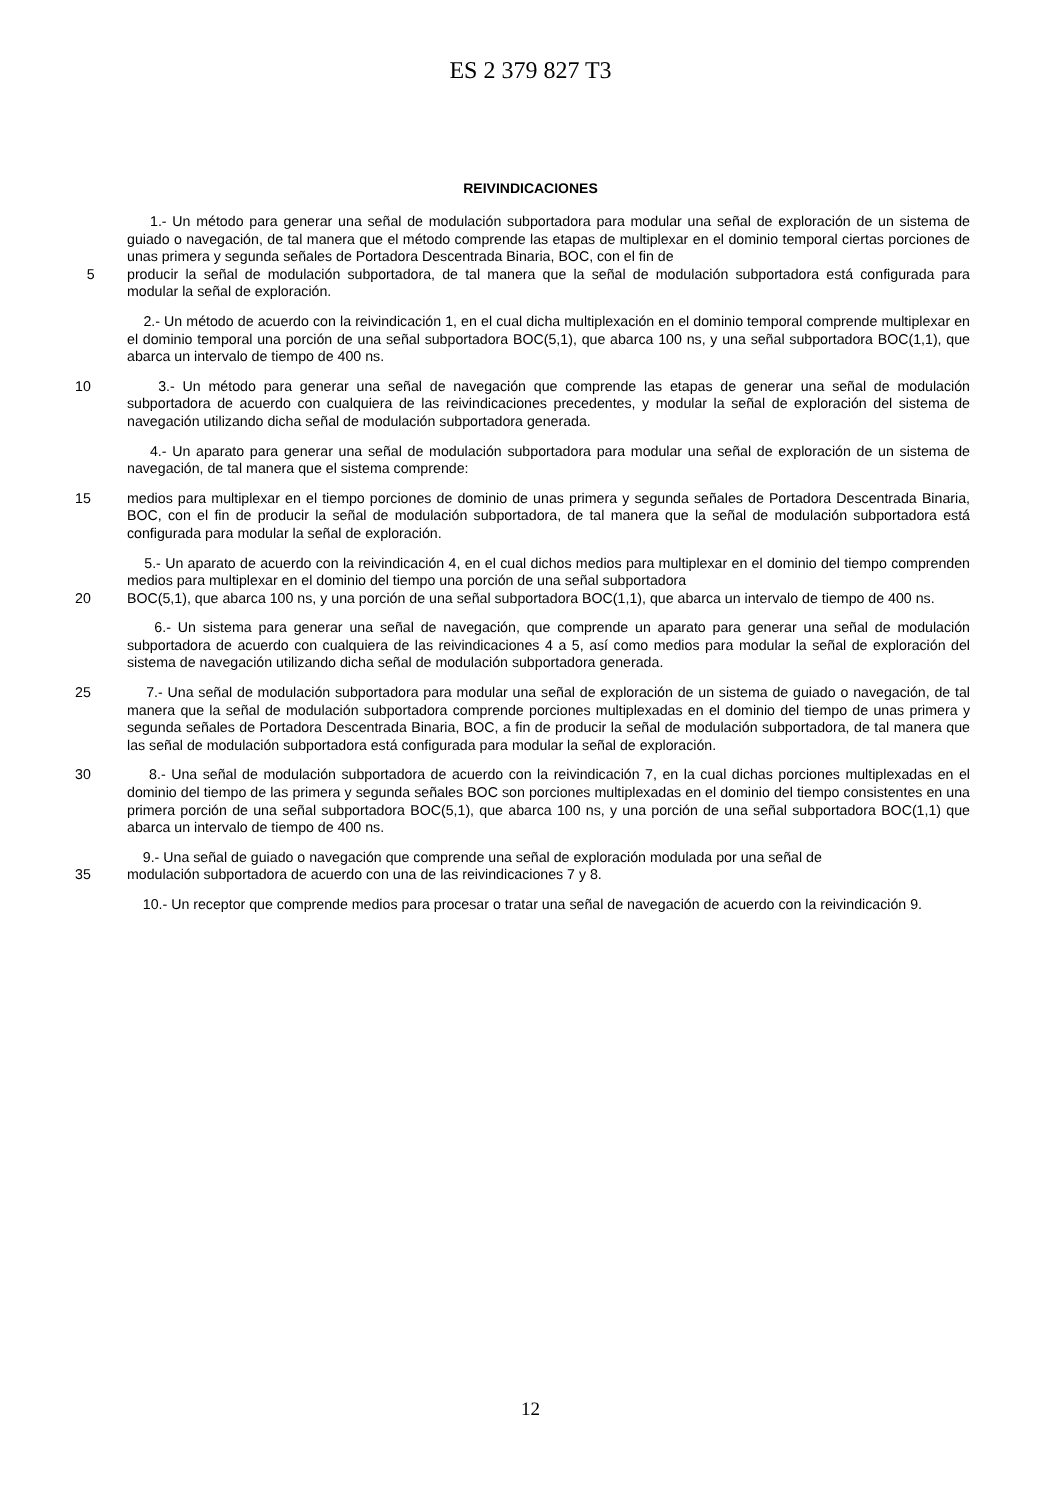ES 2 379 827 T3
REIVINDICACIONES
1.- Un método para generar una señal de modulación subportadora para modular una señal de exploración de un sistema de guiado o navegación, de tal manera que el método comprende las etapas de multiplexar en el dominio temporal ciertas porciones de unas primera y segunda señales de Portadora Descentrada Binaria, BOC, con el fin de
5 producir la señal de modulación subportadora, de tal manera que la señal de modulación subportadora está configurada para modular la señal de exploración.
2.- Un método de acuerdo con la reivindicación 1, en el cual dicha multiplexación en el dominio temporal comprende multiplexar en el dominio temporal una porción de una señal subportadora BOC(5,1), que abarca 100 ns, y una señal subportadora BOC(1,1), que abarca un intervalo de tiempo de 400 ns.
10 3.- Un método para generar una señal de navegación que comprende las etapas de generar una señal de modulación subportadora de acuerdo con cualquiera de las reivindicaciones precedentes, y modular la señal de exploración del sistema de navegación utilizando dicha señal de modulación subportadora generada.
4.- Un aparato para generar una señal de modulación subportadora para modular una señal de exploración de un sistema de navegación, de tal manera que el sistema comprende:
15 medios para multiplexar en el tiempo porciones de dominio de unas primera y segunda señales de Portadora Descentrada Binaria, BOC, con el fin de producir la señal de modulación subportadora, de tal manera que la señal de modulación subportadora está configurada para modular la señal de exploración.
5.- Un aparato de acuerdo con la reivindicación 4, en el cual dichos medios para multiplexar en el dominio del tiempo comprenden medios para multiplexar en el dominio del tiempo una porción de una señal subportadora
20 BOC(5,1), que abarca 100 ns, y una porción de una señal subportadora BOC(1,1), que abarca un intervalo de tiempo de 400 ns.
6.- Un sistema para generar una señal de navegación, que comprende un aparato para generar una señal de modulación subportadora de acuerdo con cualquiera de las reivindicaciones 4 a 5, así como medios para modular la señal de exploración del sistema de navegación utilizando dicha señal de modulación subportadora generada.
25 7.- Una señal de modulación subportadora para modular una señal de exploración de un sistema de guiado o navegación, de tal manera que la señal de modulación subportadora comprende porciones multiplexadas en el dominio del tiempo de unas primera y segunda señales de Portadora Descentrada Binaria, BOC, a fin de producir la señal de modulación subportadora, de tal manera que las señal de modulación subportadora está configurada para modular la señal de exploración.
30 8.- Una señal de modulación subportadora de acuerdo con la reivindicación 7, en la cual dichas porciones multiplexadas en el dominio del tiempo de las primera y segunda señales BOC son porciones multiplexadas en el dominio del tiempo consistentes en una primera porción de una señal subportadora BOC(5,1), que abarca 100 ns, y una porción de una señal subportadora BOC(1,1) que abarca un intervalo de tiempo de 400 ns.
9.- Una señal de guiado o navegación que comprende una señal de exploración modulada por una señal de
35 modulación subportadora de acuerdo con una de las reivindicaciones 7 y 8.
10.- Un receptor que comprende medios para procesar o tratar una señal de navegación de acuerdo con la reivindicación 9.
12